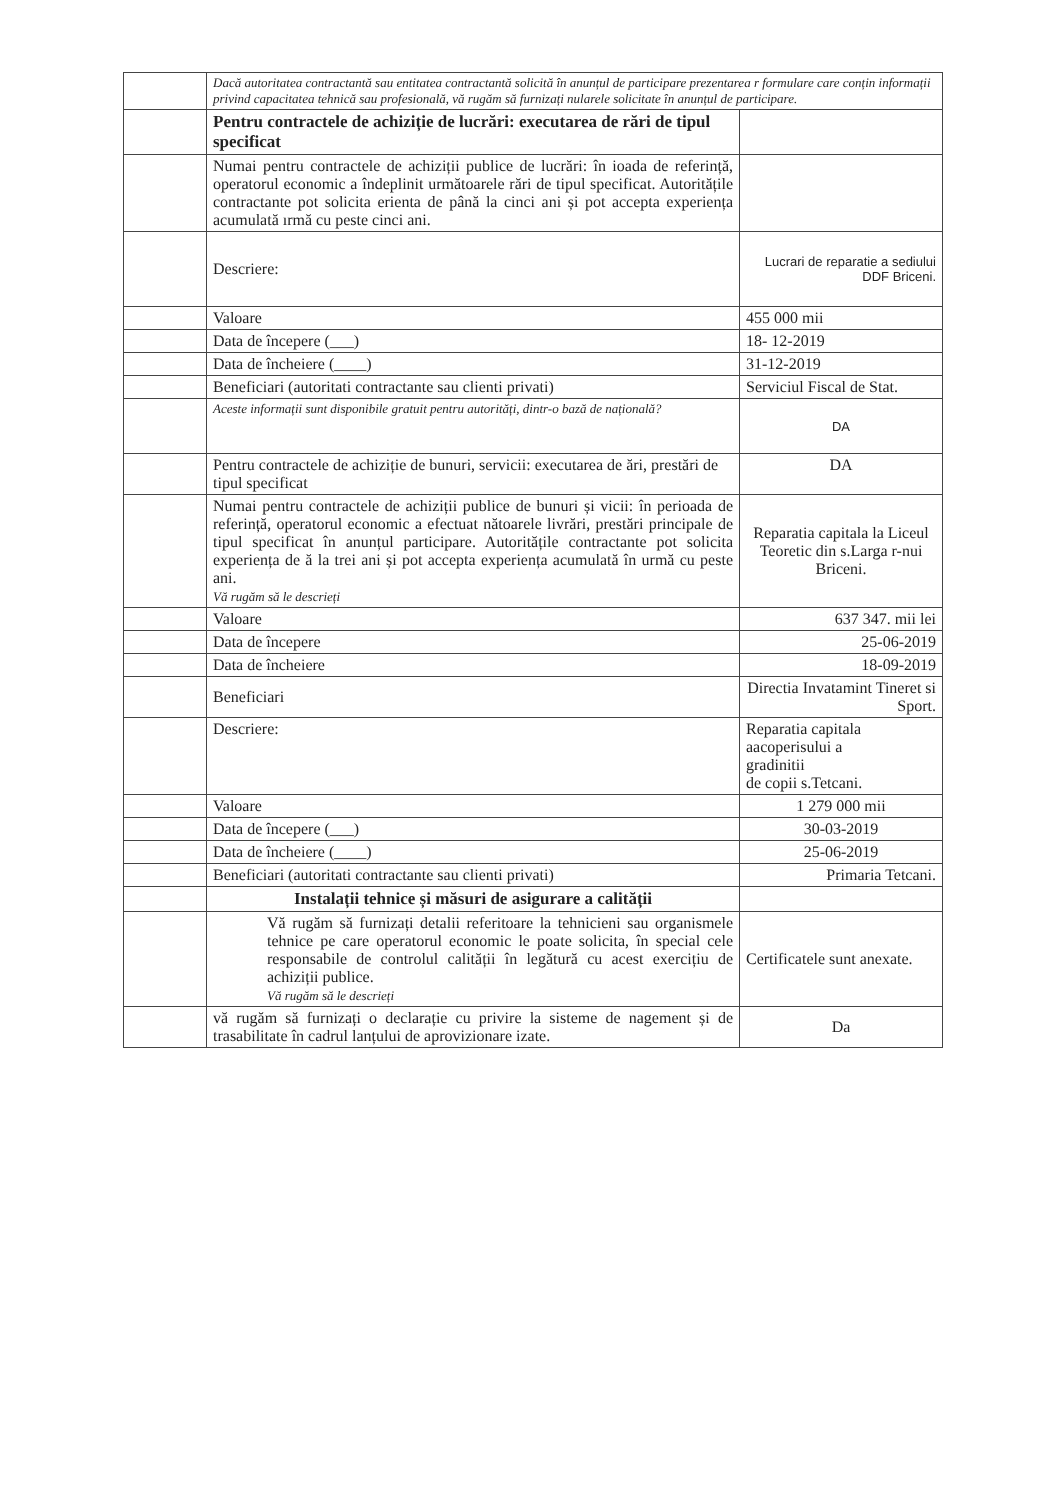| | Dacă autoritatea contractantă sau entitatea contractantă solicită în anunțul de participare prezentarea r formulare care conțin informații privind capacitatea tehnică sau profesională, vă rugăm să furnizați nularele solicitate în anunțul de participare. | |
| | Pentru contractele de achiziție de lucrări: executarea de rări de tipul specificat | |
| | Numai pentru contractele de achiziții publice de lucrări: în ioada de referință, operatorul economic a îndeplinit următoarele rări de tipul specificat. Autoritățile contractante pot solicita erienta de până la cinci ani și pot accepta experiența acumulată ırmă cu peste cinci ani. | |
| | Descriere: | Lucrari de reparatie a sediului DDF Briceni. |
| | Valoare | 455 000 mii |
| | Data de începere (___) | 18- 12-2019 |
| | Data de încheiere (____) | 31-12-2019 |
| | Beneficiari (autoritati contractante sau clienti privati) | Serviciul Fiscal de Stat. |
| | Aceste informații sunt disponibile gratuit pentru autorități, dintr-o bază de națională? | DA |
| | Pentru contractele de achiziție de bunuri, servicii: executarea de ări, prestări de tipul specificat | DA |
| | Numai pentru contractele de achiziții publice de bunuri și vicii: în perioada de referință, operatorul economic a efectuat nătoarele livrări, prestări principale de tipul specificat în anunțul participare. Autoritățile contractante pot solicita experiența de ă la trei ani și pot accepta experiența acumulată în urmă cu peste ani. Vă rugăm să le descrieți | Reparatia capitala la Liceul Teoretic din s.Larga r-nui Briceni. |
| | Valoare | 637 347. mii lei |
| | Data de începere | 25-06-2019 |
| | Data de încheiere | 18-09-2019 |
| | Beneficiari | Directia Invatamint Tineret si Sport. |
| | Descriere: | Reparatia capitala aacoperisului a gradinitii de copii s.Tetcani. |
| | Valoare | 1 279 000 mii |
| | Data de începere (___) | 30-03-2019 |
| | Data de încheiere (____) | 25-06-2019 |
| | Beneficiari (autoritati contractante sau clienti privati) | Primaria Tetcani. |
| | Instalații tehnice și măsuri de asigurare a calității | |
| | Vă rugăm să furnizați detalii referitoare la tehnicieni sau organismele tehnice pe care operatorul economic le poate solicita, în special cele responsabile de controlul calității în legătură cu acest exercițiu de achiziții publice. Vă rugăm să le descrieți | Certificatele sunt anexate. |
| | vă rugăm să furnizați o declarație cu privire la sisteme de nagement și de trasabilitate în cadrul lanțului de aprovizionare izate. | Da |